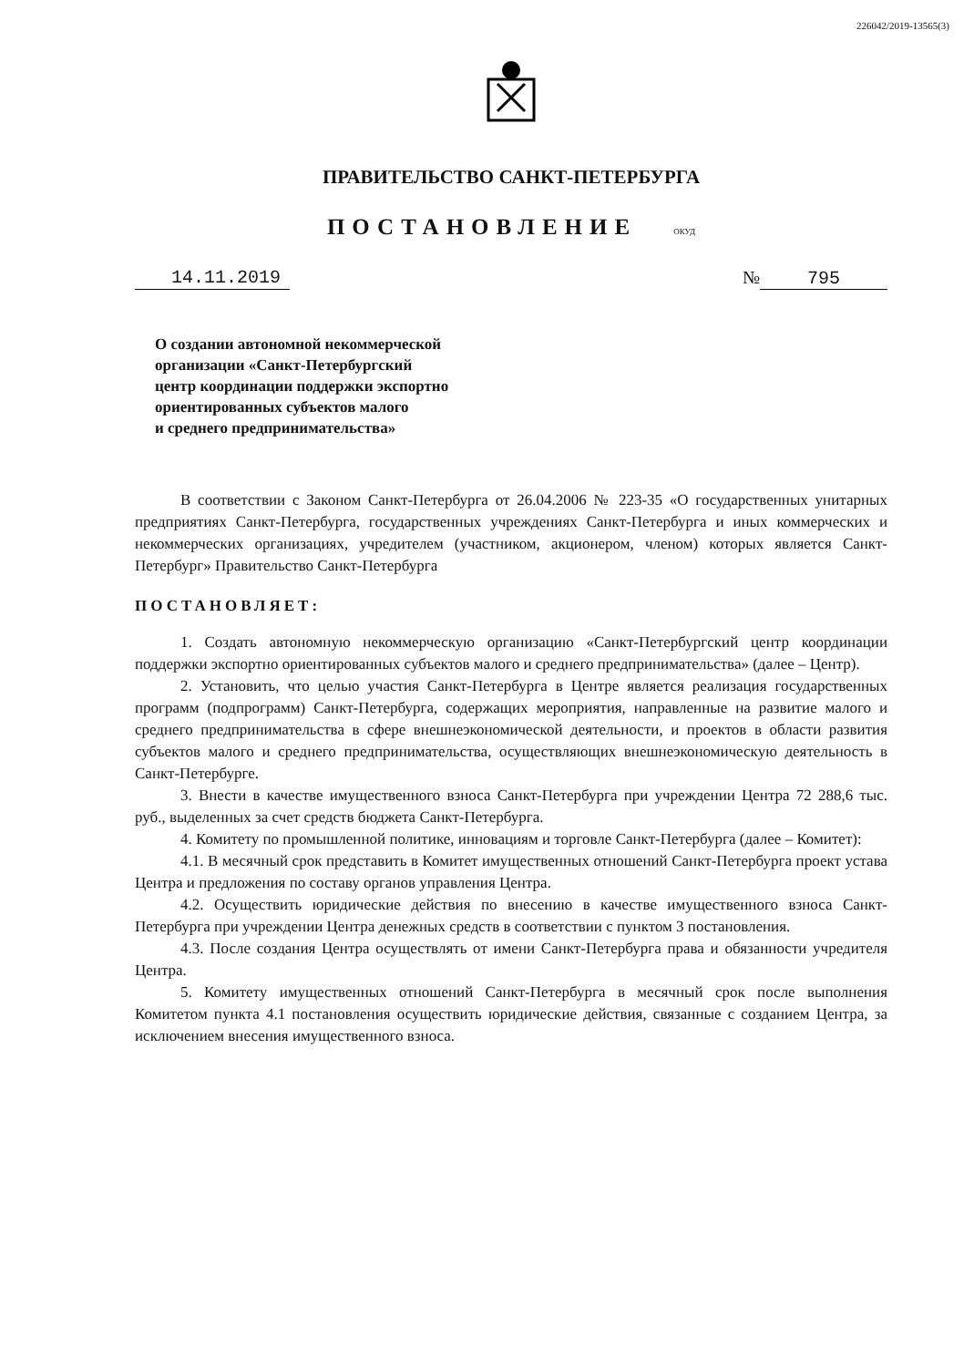226042/2019-13565(3)
ПРАВИТЕЛЬСТВО САНКТ-ПЕТЕРБУРГА
ПОСТАНОВЛЕНИЕ ОКУД
14.11.2019 № 795
О создании автономной некоммерческой
организации «Санкт-Петербургский
центр координации поддержки экспортно
ориентированных субъектов малого
и среднего предпринимательства»
В соответствии с Законом Санкт-Петербурга от 26.04.2006 № 223-35 «О государственных унитарных предприятиях Санкт-Петербурга, государственных учреждениях Санкт-Петербурга и иных коммерческих и некоммерческих организациях, учредителем (участником, акционером, членом) которых является Санкт-Петербург» Правительство Санкт-Петербурга
ПОСТАНОВЛЯЕТ:
1. Создать автономную некоммерческую организацию «Санкт-Петербургский центр координации поддержки экспортно ориентированных субъектов малого и среднего предпринимательства» (далее – Центр).
2. Установить, что целью участия Санкт-Петербурга в Центре является реализация государственных программ (подпрограмм) Санкт-Петербурга, содержащих мероприятия, направленные на развитие малого и среднего предпринимательства в сфере внешнеэкономической деятельности, и проектов в области развития субъектов малого и среднего предпринимательства, осуществляющих внешнеэкономическую деятельность в Санкт-Петербурге.
3. Внести в качестве имущественного взноса Санкт-Петербурга при учреждении Центра 72 288,6 тыс. руб., выделенных за счет средств бюджета Санкт-Петербурга.
4. Комитету по промышленной политике, инновациям и торговле Санкт-Петербурга (далее – Комитет):
4.1. В месячный срок представить в Комитет имущественных отношений Санкт-Петербурга проект устава Центра и предложения по составу органов управления Центра.
4.2. Осуществить юридические действия по внесению в качестве имущественного взноса Санкт-Петербурга при учреждении Центра денежных средств в соответствии с пунктом 3 постановления.
4.3. После создания Центра осуществлять от имени Санкт-Петербурга права и обязанности учредителя Центра.
5. Комитету имущественных отношений Санкт-Петербурга в месячный срок после выполнения Комитетом пункта 4.1 постановления осуществить юридические действия, связанные с созданием Центра, за исключением внесения имущественного взноса.